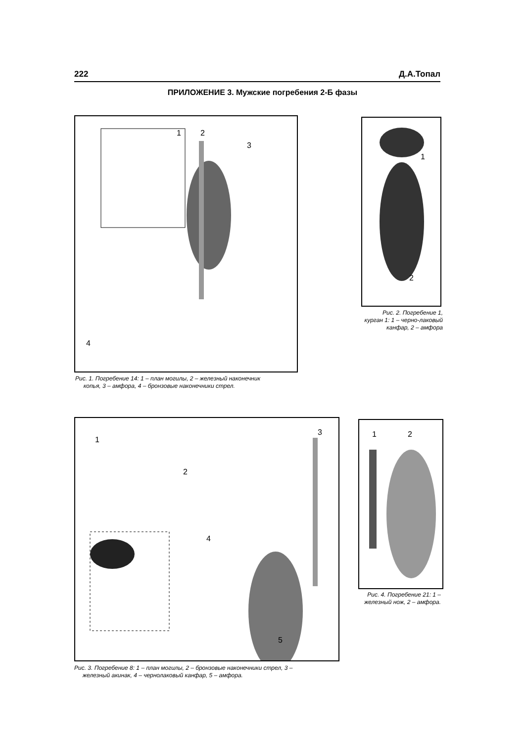222 Д.А.Топал
ПРИЛОЖЕНИЕ 3. Мужские погребения 2-Б фазы
1 2
3
4
Рис. 1. Погребение 14: 1 – план могилы, 2 – железный наконечник
копья, 3 – амфора, 4 – бронзовые наконечники стрел.
1
2
Рис. 2. Погребение 1, курган 1: 1 – черно-лаковый канфар, 2 – амфора
1
2
3
4
5
Рис. 3. Погребение 8: 1 – план могилы, 2 – бронзовые наконечники стрел, 3 –
железный акинак, 4 – чернолаковый канфар, 5 – амфора.
1 2
Рис. 4. Погребение 21: 1 – железный нож, 2 – амфора.